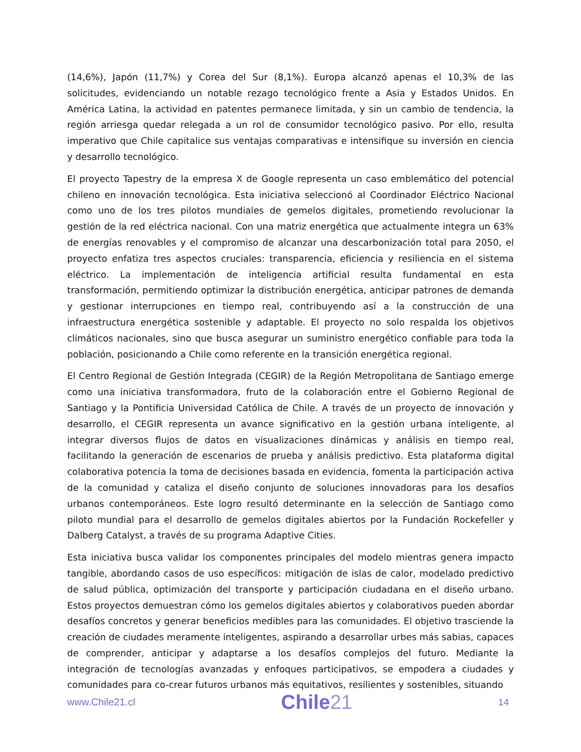(14,6%), Japón (11,7%) y Corea del Sur (8,1%). Europa alcanzó apenas el 10,3% de las solicitudes, evidenciando un notable rezago tecnológico frente a Asia y Estados Unidos. En América Latina, la actividad en patentes permanece limitada, y sin un cambio de tendencia, la región arriesga quedar relegada a un rol de consumidor tecnológico pasivo. Por ello, resulta imperativo que Chile capitalice sus ventajas comparativas e intensifique su inversión en ciencia y desarrollo tecnológico.
El proyecto Tapestry de la empresa X de Google representa un caso emblemático del potencial chileno en innovación tecnológica. Esta iniciativa seleccionó al Coordinador Eléctrico Nacional como uno de los tres pilotos mundiales de gemelos digitales, prometiendo revolucionar la gestión de la red eléctrica nacional. Con una matriz energética que actualmente integra un 63% de energías renovables y el compromiso de alcanzar una descarbonización total para 2050, el proyecto enfatiza tres aspectos cruciales: transparencia, eficiencia y resiliencia en el sistema eléctrico. La implementación de inteligencia artificial resulta fundamental en esta transformación, permitiendo optimizar la distribución energética, anticipar patrones de demanda y gestionar interrupciones en tiempo real, contribuyendo así a la construcción de una infraestructura energética sostenible y adaptable. El proyecto no solo respalda los objetivos climáticos nacionales, sino que busca asegurar un suministro energético confiable para toda la población, posicionando a Chile como referente en la transición energética regional.
El Centro Regional de Gestión Integrada (CEGIR) de la Región Metropolitana de Santiago emerge como una iniciativa transformadora, fruto de la colaboración entre el Gobierno Regional de Santiago y la Pontificia Universidad Católica de Chile. A través de un proyecto de innovación y desarrollo, el CEGIR representa un avance significativo en la gestión urbana inteligente, al integrar diversos flujos de datos en visualizaciones dinámicas y análisis en tiempo real, facilitando la generación de escenarios de prueba y análisis predictivo. Esta plataforma digital colaborativa potencia la toma de decisiones basada en evidencia, fomenta la participación activa de la comunidad y cataliza el diseño conjunto de soluciones innovadoras para los desafíos urbanos contemporáneos. Este logro resultó determinante en la selección de Santiago como piloto mundial para el desarrollo de gemelos digitales abiertos por la Fundación Rockefeller y Dalberg Catalyst, a través de su programa Adaptive Cities.
Esta iniciativa busca validar los componentes principales del modelo mientras genera impacto tangible, abordando casos de uso específicos: mitigación de islas de calor, modelado predictivo de salud pública, optimización del transporte y participación ciudadana en el diseño urbano. Estos proyectos demuestran cómo los gemelos digitales abiertos y colaborativos pueden abordar desafíos concretos y generar beneficios medibles para las comunidades. El objetivo trasciende la creación de ciudades meramente inteligentes, aspirando a desarrollar urbes más sabias, capaces de comprender, anticipar y adaptarse a los desafíos complejos del futuro. Mediante la integración de tecnologías avanzadas y enfoques participativos, se empodera a ciudades y comunidades para co-crear futuros urbanos más equitativos, resilientes y sostenibles, situando
www.Chile21.cl
Chile21
14